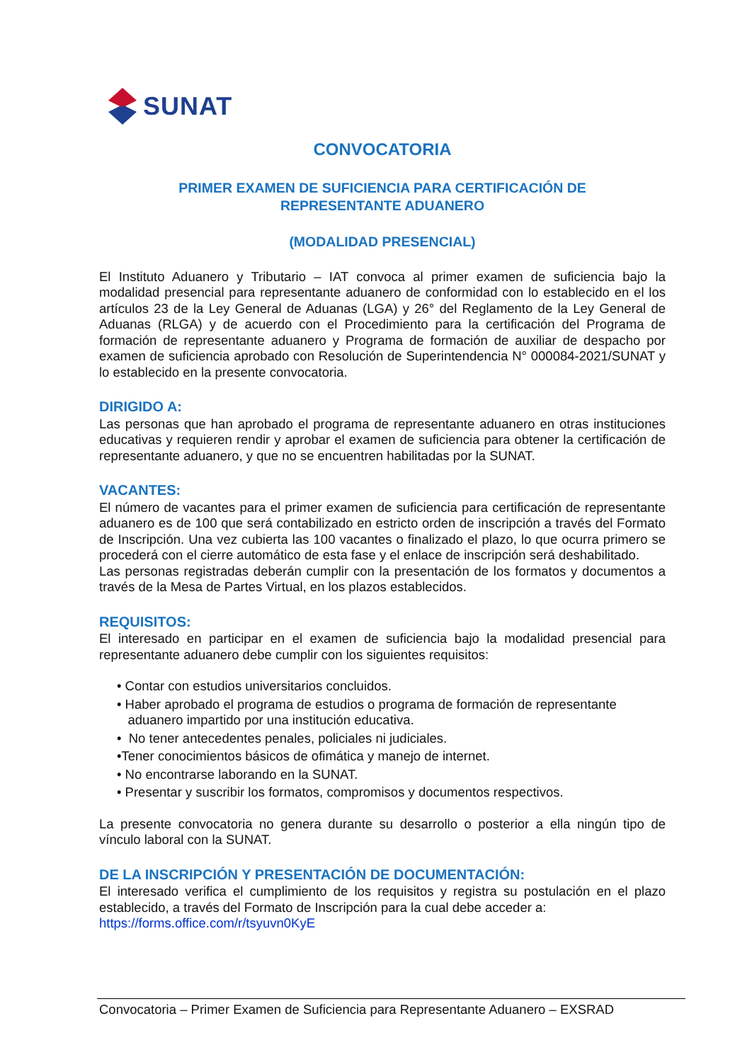SUNAT
CONVOCATORIA
PRIMER EXAMEN DE SUFICIENCIA PARA CERTIFICACIÓN DE
REPRESENTANTE ADUANERO
(MODALIDAD PRESENCIAL)
El Instituto Aduanero y Tributario – IAT convoca al primer examen de suficiencia bajo la modalidad presencial para representante aduanero de conformidad con lo establecido en el los artículos 23 de la Ley General de Aduanas (LGA) y 26° del Reglamento de la Ley General de Aduanas (RLGA) y de acuerdo con el Procedimiento para la certificación del Programa de formación de representante aduanero y Programa de formación de auxiliar de despacho por examen de suficiencia aprobado con Resolución de Superintendencia N° 000084-2021/SUNAT y lo establecido en la presente convocatoria.
DIRIGIDO A:
Las personas que han aprobado el programa de representante aduanero en otras instituciones educativas y requieren rendir y aprobar el examen de suficiencia para obtener la certificación de representante aduanero, y que no se encuentren habilitadas por la SUNAT.
VACANTES:
El número de vacantes para el primer examen de suficiencia para certificación de representante aduanero es de 100 que será contabilizado en estricto orden de inscripción a través del Formato de Inscripción. Una vez cubierta las 100 vacantes o finalizado el plazo, lo que ocurra primero se procederá con el cierre automático de esta fase y el enlace de inscripción será deshabilitado.
Las personas registradas deberán cumplir con la presentación de los formatos y documentos a través de la Mesa de Partes Virtual, en los plazos establecidos.
REQUISITOS:
El interesado en participar en el examen de suficiencia bajo la modalidad presencial para representante aduanero debe cumplir con los siguientes requisitos:
• Contar con estudios universitarios concluidos.
• Haber aprobado el programa de estudios o programa de formación de representante
aduanero impartido por una institución educativa.
• No tener antecedentes penales, policiales ni judiciales.
•Tener conocimientos básicos de ofimática y manejo de internet.
• No encontrarse laborando en la SUNAT.
• Presentar y suscribir los formatos, compromisos y documentos respectivos.
La presente convocatoria no genera durante su desarrollo o posterior a ella ningún tipo de vínculo laboral con la SUNAT.
DE LA INSCRIPCIÓN Y PRESENTACIÓN DE DOCUMENTACIÓN:
El interesado verifica el cumplimiento de los requisitos y registra su postulación en el plazo establecido, a través del Formato de Inscripción para la cual debe acceder a:
https://forms.office.com/r/tsyuvn0KyE
Convocatoria – Primer Examen de Suficiencia para Representante Aduanero – EXSRAD